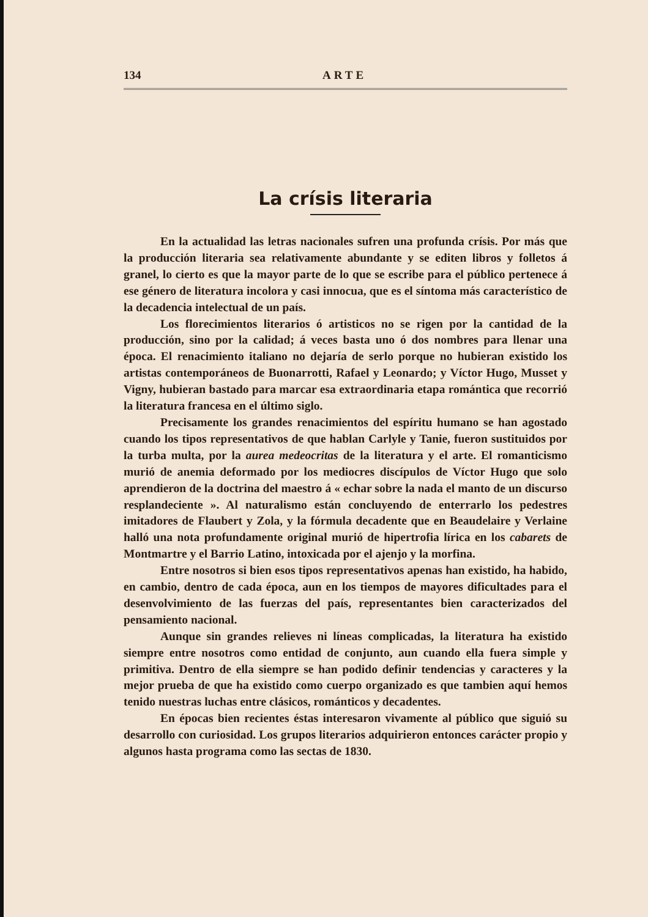134 ARTE
La crísis literaria
En la actualidad las letras nacionales sufren una profunda crísis. Por más que la producción literaria sea relativamente abundante y se editen libros y folletos á granel, lo cierto es que la mayor parte de lo que se escribe para el público pertenece á ese género de literatura incolora y casi innocua, que es el síntoma más característico de la decadencia intelectual de un país.
Los florecimientos literarios ó artisticos no se rigen por la cantidad de la producción, sino por la calidad; á veces basta uno ó dos nombres para llenar una época. El renacimiento italiano no dejaría de serlo porque no hubieran existido los artistas contemporáneos de Buonarrotti, Rafael y Leonardo; y Víctor Hugo, Musset y Vigny, hubieran bastado para marcar esa extraordinaria etapa romántica que recorrió la literatura francesa en el último siglo.
Precisamente los grandes renacimientos del espíritu humano se han agostado cuando los tipos representativos de que hablan Carlyle y Tanie, fueron sustituidos por la turba multa, por la aurea medeocritas de la literatura y el arte. El romanticismo murió de anemia deformado por los mediocres discípulos de Víctor Hugo que solo aprendieron de la doctrina del maestro á « echar sobre la nada el manto de un discurso resplandeciente ». Al naturalismo están concluyendo de enterrarlo los pedestres imitadores de Flaubert y Zola, y la fórmula decadente que en Beaudelaire y Verlaine halló una nota profundamente original murió de hipertrofia lírica en los cabarets de Montmartre y el Barrio Latino, intoxicada por el ajenjo y la morfina.
Entre nosotros si bien esos tipos representativos apenas han existido, ha habido, en cambio, dentro de cada época, aun en los tiempos de mayores dificultades para el desenvolvimiento de las fuerzas del país, representantes bien caracterizados del pensamiento nacional.
Aunque sin grandes relieves ni líneas complicadas, la literatura ha existido siempre entre nosotros como entidad de conjunto, aun cuando ella fuera simple y primitiva. Dentro de ella siempre se han podido definir tendencias y caracteres y la mejor prueba de que ha existido como cuerpo organizado es que tambien aquí hemos tenido nuestras luchas entre clásicos, románticos y decadentes.
En épocas bien recientes éstas interesaron vivamente al público que siguió su desarrollo con curiosidad. Los grupos literarios adquirieron entonces carácter propio y algunos hasta programa como las sectas de 1830.